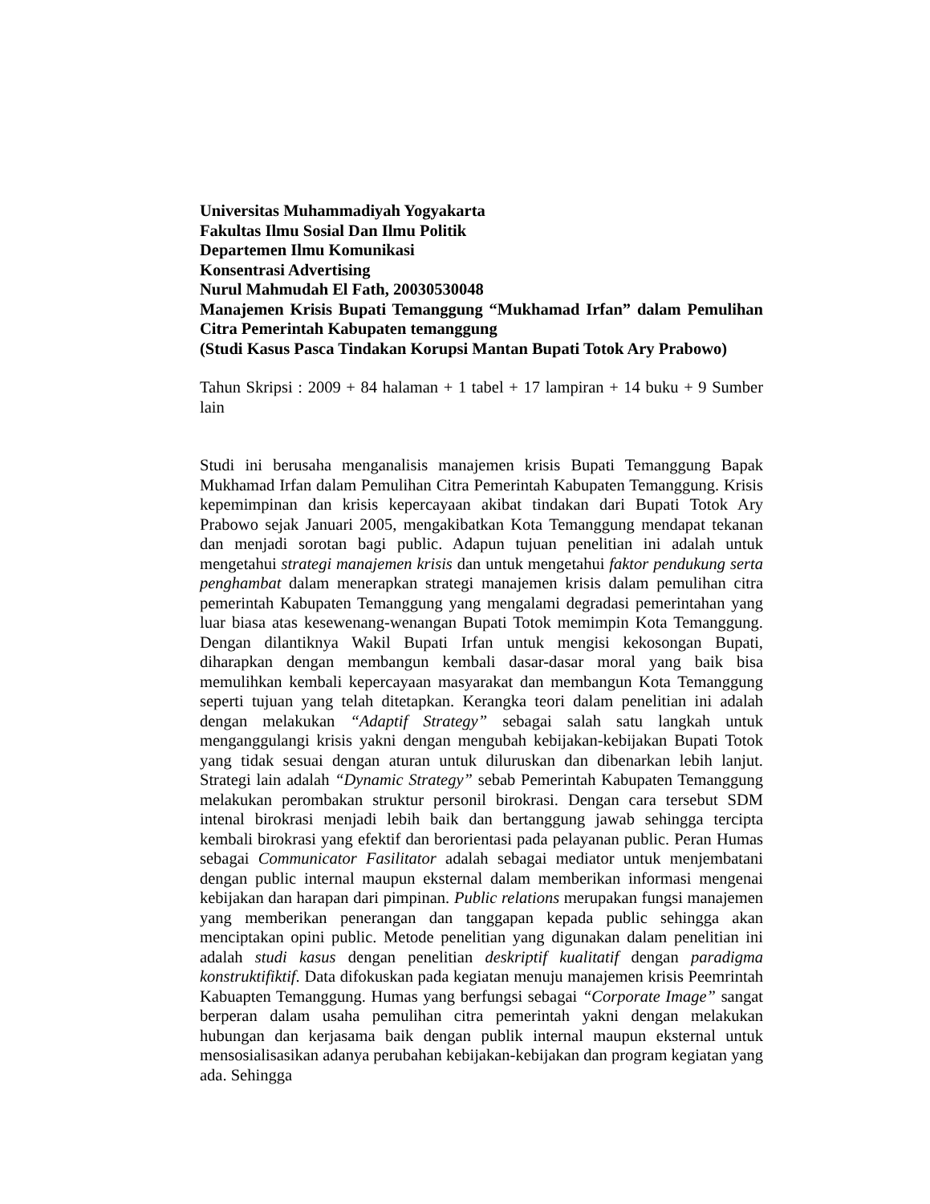Universitas Muhammadiyah Yogyakarta
Fakultas Ilmu Sosial Dan Ilmu Politik
Departemen Ilmu Komunikasi
Konsentrasi Advertising
Nurul Mahmudah El Fath, 20030530048
Manajemen Krisis Bupati Temanggung “Mukhamad Irfan” dalam Pemulihan Citra Pemerintah Kabupaten temanggung
(Studi Kasus Pasca Tindakan Korupsi Mantan Bupati Totok Ary Prabowo)
Tahun Skripsi : 2009 + 84 halaman + 1 tabel + 17 lampiran + 14 buku + 9 Sumber lain
Studi ini berusaha menganalisis manajemen krisis Bupati Temanggung Bapak Mukhamad Irfan dalam Pemulihan Citra Pemerintah Kabupaten Temanggung. Krisis kepemimpinan dan krisis kepercayaan akibat tindakan dari Bupati Totok Ary Prabowo sejak Januari 2005, mengakibatkan Kota Temanggung mendapat tekanan dan menjadi sorotan bagi public. Adapun tujuan penelitian ini adalah untuk mengetahui strategi manajemen krisis dan untuk mengetahui faktor pendukung serta penghambat dalam menerapkan strategi manajemen krisis dalam pemulihan citra pemerintah Kabupaten Temanggung yang mengalami degradasi pemerintahan yang luar biasa atas kesewenang-wenangan Bupati Totok memimpin Kota Temanggung. Dengan dilantiknya Wakil Bupati Irfan untuk mengisi kekosongan Bupati, diharapkan dengan membangun kembali dasar-dasar moral yang baik bisa memulihkan kembali kepercayaan masyarakat dan membangun Kota Temanggung seperti tujuan yang telah ditetapkan. Kerangka teori dalam penelitian ini adalah dengan melakukan “Adaptif Strategy” sebagai salah satu langkah untuk menganggulangi krisis yakni dengan mengubah kebijakan-kebijakan Bupati Totok yang tidak sesuai dengan aturan untuk diluruskan dan dibenarkan lebih lanjut. Strategi lain adalah “Dynamic Strategy” sebab Pemerintah Kabupaten Temanggung melakukan perombakan struktur personil birokrasi. Dengan cara tersebut SDM intenal birokrasi menjadi lebih baik dan bertanggung jawab sehingga tercipta kembali birokrasi yang efektif dan berorientasi pada pelayanan public. Peran Humas sebagai Communicator Fasilitator adalah sebagai mediator untuk menjembatani dengan public internal maupun eksternal dalam memberikan informasi mengenai kebijakan dan harapan dari pimpinan. Public relations merupakan fungsi manajemen yang memberikan penerangan dan tanggapan kepada public sehingga akan menciptakan opini public. Metode penelitian yang digunakan dalam penelitian ini adalah studi kasus dengan penelitian deskriptif kualitatif dengan paradigma konstruktifiktif. Data difokuskan pada kegiatan menuju manajemen krisis Peemrintah Kabuapten Temanggung. Humas yang berfungsi sebagai “Corporate Image” sangat berperan dalam usaha pemulihan citra pemerintah yakni dengan melakukan hubungan dan kerjasama baik dengan publik internal maupun eksternal untuk mensosialisasikan adanya perubahan kebijakan-kebijakan dan program kegiatan yang ada. Sehingga